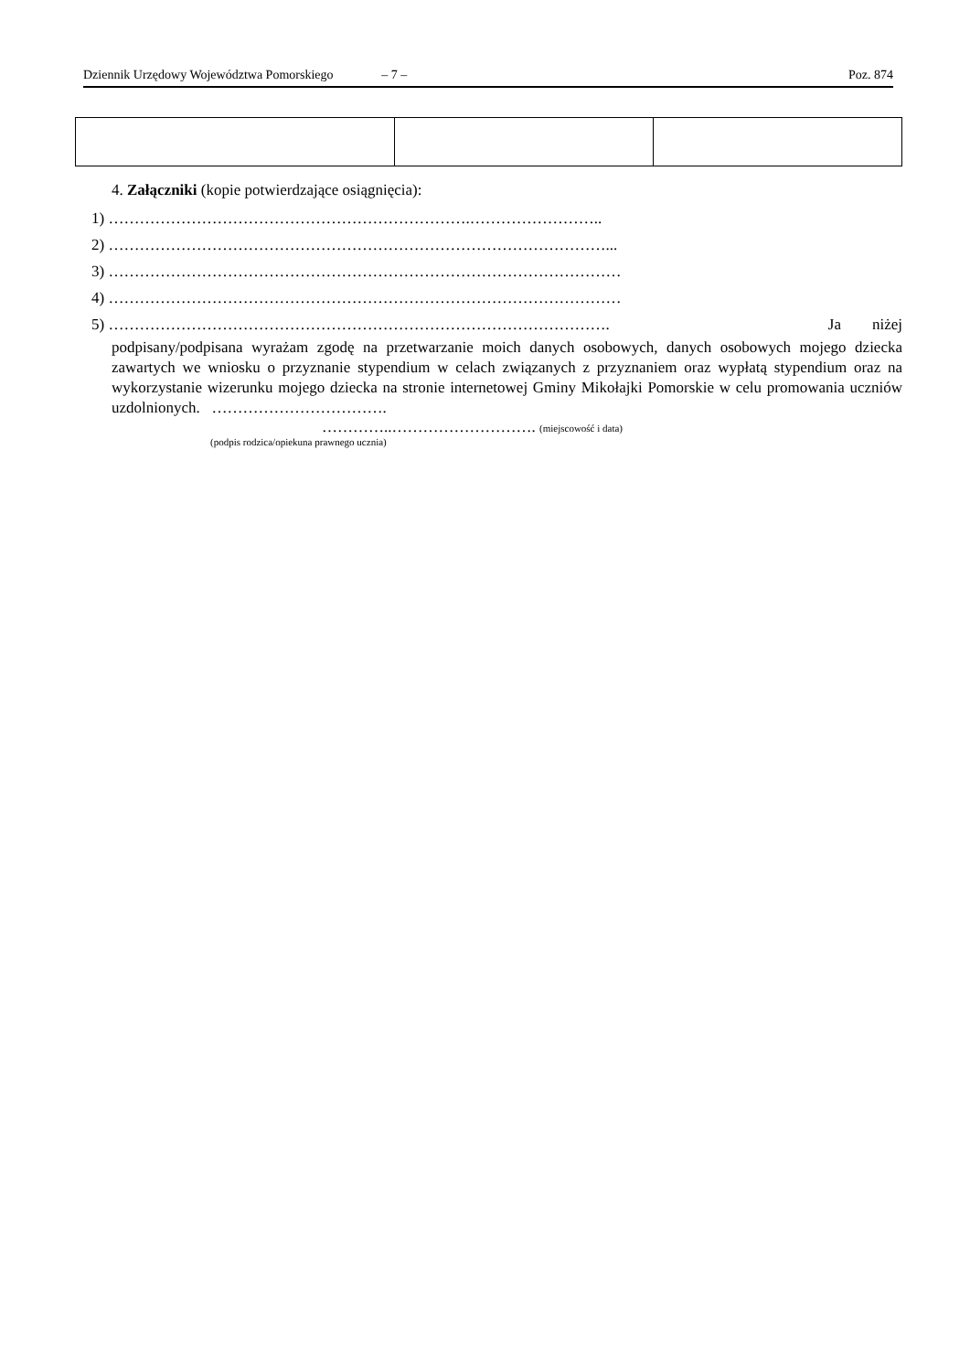Dziennik Urzędowy Województwa Pomorskiego – 7 – Poz. 874
4. Załączniki (kopie potwierdzające osiągnięcia):
1) …………………………………………………………….……………………..
2) ……………………………………………………………………………………...
3) ………………………………………………………………………………………
4) ………………………………………………………………………………………
5) ……………………………………………………………………………………. Ja niżej
podpisany/podpisana wyrażam zgodę na przetwarzanie moich danych osobowych, danych osobowych mojego dziecka zawartych we wniosku o przyznanie stypendium w celach związanych z przyznaniem oraz wypłatą stypendium oraz na wykorzystanie wizerunku mojego dziecka na stronie internetowej Gminy Mikołajki Pomorskie w celu promowania uczniów uzdolnionych. …………………………….
…………..………………………. (miejscowość i data)
(podpis rodzica/opiekuna prawnego ucznia)